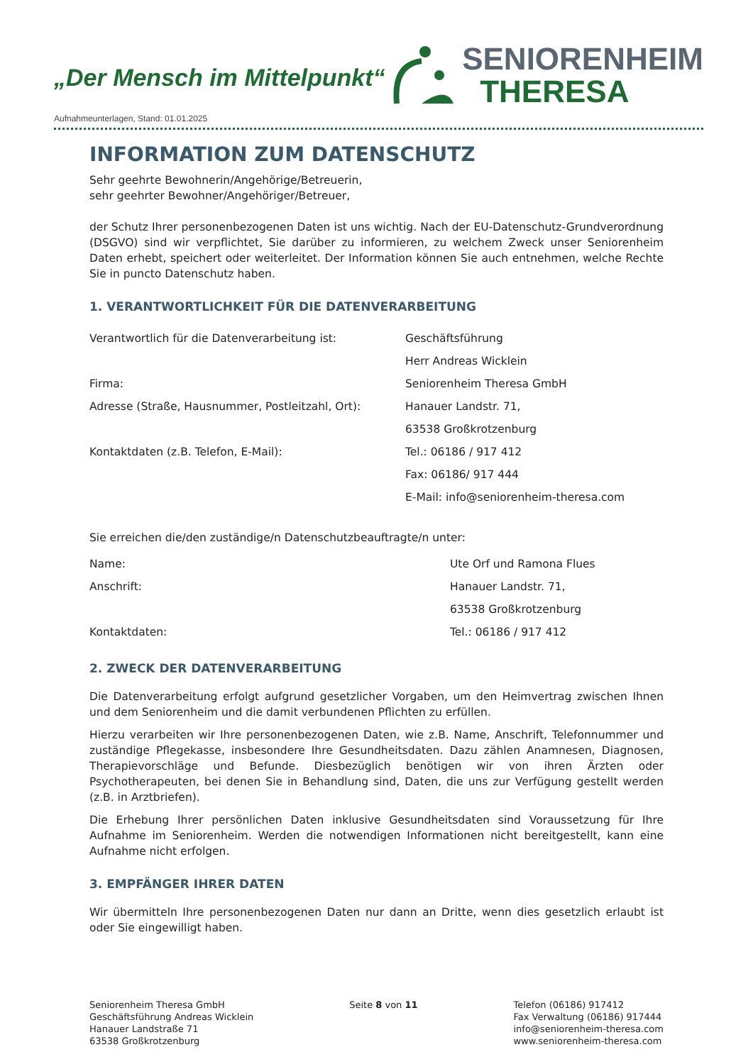„Der Mensch im Mittelpunkt“
SENIORENHEIM
THERESA
Aufnahmeunterlagen, Stand: 01.01.2025
INFORMATION ZUM DATENSCHUTZ
Sehr geehrte Bewohnerin/Angehörige/Betreuerin,
sehr geehrter Bewohner/Angehöriger/Betreuer,
der Schutz Ihrer personenbezogenen Daten ist uns wichtig. Nach der EU-Datenschutz-Grundverordnung (DSGVO) sind wir verpflichtet, Sie darüber zu informieren, zu welchem Zweck unser Seniorenheim Daten erhebt, speichert oder weiterleitet. Der Information können Sie auch entnehmen, welche Rechte Sie in puncto Datenschutz haben.
1. VERANTWORTLICHKEIT FÜR DIE DATENVERARBEITUNG
| Verantwortlich für die Datenverarbeitung ist: | Geschäftsführung |
| | Herr Andreas Wicklein |
| Firma: | Seniorenheim Theresa GmbH |
| Adresse (Straße, Hausnummer, Postleitzahl, Ort): | Hanauer Landstr. 71, |
| | 63538 Großkrotzenburg |
| Kontaktdaten (z.B. Telefon, E-Mail): | Tel.: 06186 / 917 412 |
| | Fax: 06186/ 917 444 |
| | E-Mail: info@seniorenheim-theresa.com |
Sie erreichen die/den zuständige/n Datenschutzbeauftragte/n unter:
| Name: | Ute Orf und Ramona Flues |
| Anschrift: | Hanauer Landstr. 71, |
| | 63538 Großkrotzenburg |
| Kontaktdaten: | Tel.: 06186 / 917 412 |
2. ZWECK DER DATENVERARBEITUNG
Die Datenverarbeitung erfolgt aufgrund gesetzlicher Vorgaben, um den Heimvertrag zwischen Ihnen und dem Seniorenheim und die damit verbundenen Pflichten zu erfüllen.
Hierzu verarbeiten wir Ihre personenbezogenen Daten, wie z.B. Name, Anschrift, Telefonnummer und zuständige Pflegekasse, insbesondere Ihre Gesundheitsdaten. Dazu zählen Anamnesen, Diagnosen, Therapievorschläge und Befunde. Diesbezüglich benötigen wir von ihren Ärzten oder Psychotherapeuten, bei denen Sie in Behandlung sind, Daten, die uns zur Verfügung gestellt werden (z.B. in Arztbriefen).
Die Erhebung Ihrer persönlichen Daten inklusive Gesundheitsdaten sind Voraussetzung für Ihre Aufnahme im Seniorenheim. Werden die notwendigen Informationen nicht bereitgestellt, kann eine Aufnahme nicht erfolgen.
3. EMPFÄNGER IHRER DATEN
Wir übermitteln Ihre personenbezogenen Daten nur dann an Dritte, wenn dies gesetzlich erlaubt ist oder Sie eingewilligt haben.
Seniorenheim Theresa GmbH
Geschäftsführung Andreas Wicklein
Hanauer Landstraße 71
63538 Großkrotzenburg
Seite 8 von 11 Telefon (06186) 917412
Fax Verwaltung (06186) 917444
info@seniorenheim-theresa.com
www.seniorenheim-theresa.com